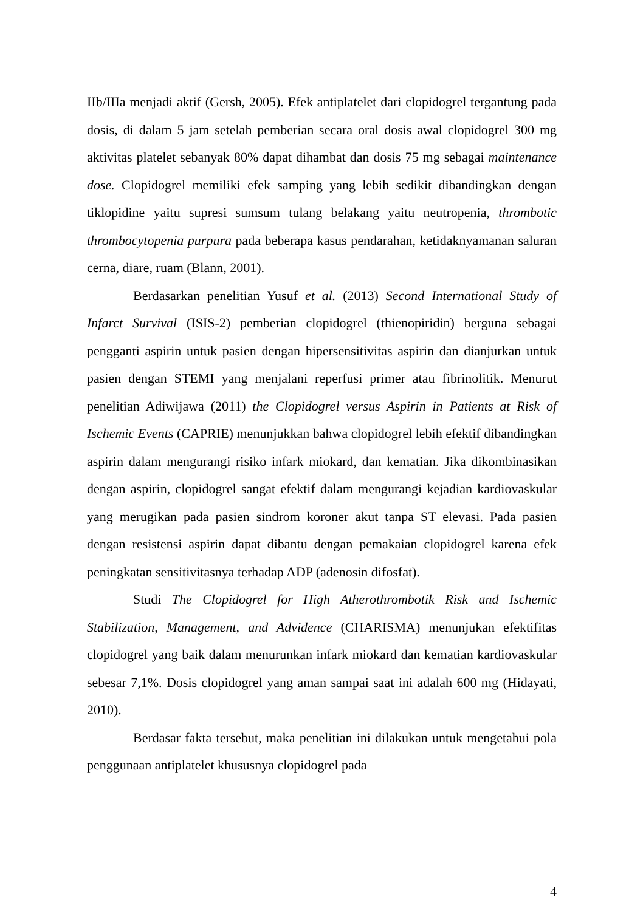IIb/IIIa menjadi aktif (Gersh, 2005). Efek antiplatelet dari clopidogrel tergantung pada dosis, di dalam 5 jam setelah pemberian secara oral dosis awal clopidogrel 300 mg aktivitas platelet sebanyak 80% dapat dihambat dan dosis 75 mg sebagai maintenance dose. Clopidogrel memiliki efek samping yang lebih sedikit dibandingkan dengan tiklopidine yaitu supresi sumsum tulang belakang yaitu neutropenia, thrombotic thrombocytopenia purpura pada beberapa kasus pendarahan, ketidaknyamanan saluran cerna, diare, ruam (Blann, 2001).
Berdasarkan penelitian Yusuf et al. (2013) Second International Study of Infarct Survival (ISIS-2) pemberian clopidogrel (thienopiridin) berguna sebagai pengganti aspirin untuk pasien dengan hipersensitivitas aspirin dan dianjurkan untuk pasien dengan STEMI yang menjalani reperfusi primer atau fibrinolitik. Menurut penelitian Adiwijawa (2011) the Clopidogrel versus Aspirin in Patients at Risk of Ischemic Events (CAPRIE) menunjukkan bahwa clopidogrel lebih efektif dibandingkan aspirin dalam mengurangi risiko infark miokard, dan kematian. Jika dikombinasikan dengan aspirin, clopidogrel sangat efektif dalam mengurangi kejadian kardiovaskular yang merugikan pada pasien sindrom koroner akut tanpa ST elevasi. Pada pasien dengan resistensi aspirin dapat dibantu dengan pemakaian clopidogrel karena efek peningkatan sensitivitasnya terhadap ADP (adenosin difosfat).
Studi The Clopidogrel for High Atherothrombotik Risk and Ischemic Stabilization, Management, and Advidence (CHARISMA) menunjukan efektifitas clopidogrel yang baik dalam menurunkan infark miokard dan kematian kardiovaskular sebesar 7,1%. Dosis clopidogrel yang aman sampai saat ini adalah 600 mg (Hidayati, 2010).
Berdasar fakta tersebut, maka penelitian ini dilakukan untuk mengetahui pola penggunaan antiplatelet khususnya clopidogrel pada
4